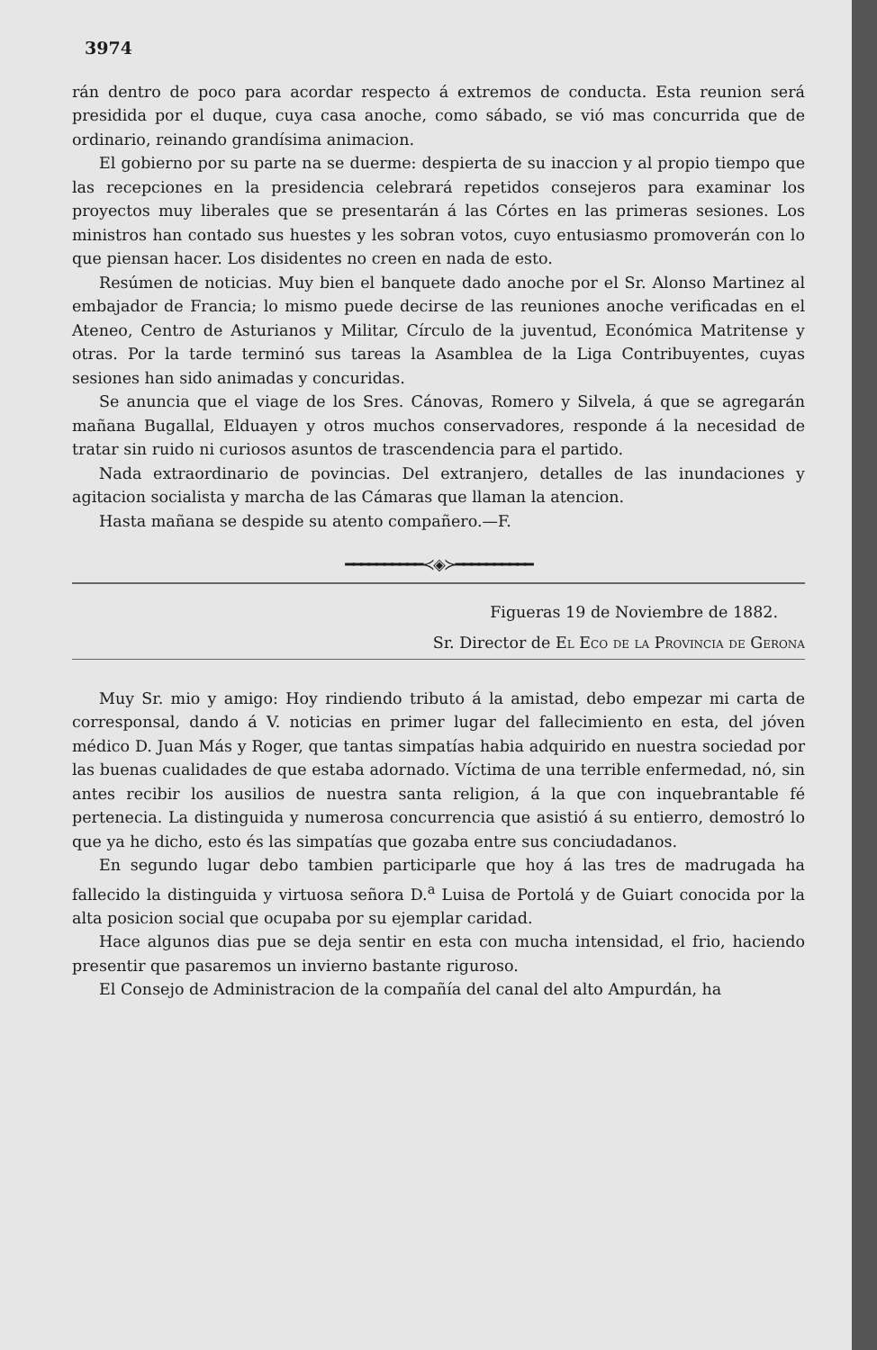3974
rán dentro de poco para acordar respecto á extremos de conducta. Esta reunion será presidida por el duque, cuya casa anoche, como sábado, se vió mas concurrida que de ordinario, reinando grandísima animacion.
El gobierno por su parte na se duerme: despierta de su inaccion y al propio tiempo que las recepciones en la presidencia celebrará repetidos consejeros para examinar los proyectos muy liberales que se presentarán á las Córtes en las primeras sesiones. Los ministros han contado sus huestes y les sobran votos, cuyo entusiasmo promoverán con lo que piensan hacer. Los disidentes no creen en nada de esto.
Resúmen de noticias. Muy bien el banquete dado anoche por el Sr. Alonso Martinez al embajador de Francia; lo mismo puede decirse de las reuniones anoche verificadas en el Ateneo, Centro de Asturianos y Militar, Círculo de la juventud, Económica Matritense y otras. Por la tarde terminó sus tareas la Asamblea de la Liga Contribuyentes, cuyas sesiones han sido animadas y concuridas.
Se anuncia que el viage de los Sres. Cánovas, Romero y Silvela, á que se agregarán mañana Bugallal, Elduayen y otros muchos conservadores, responde á la necesidad de tratar sin ruido ni curiosos asuntos de trascendencia para el partido.
Nada extraordinario de povincias. Del extranjero, detalles de las inundaciones y agitacion socialista y marcha de las Cámaras que llaman la atencion.
Hasta mañana se despide su atento compañero.—F.
━━━━━━━━━━≺◈≻━━━━━━━━━━
Figueras 19 de Noviembre de 1882.
Sr. Director de El Eco de la Provincia de Gerona
Muy Sr. mio y amigo: Hoy rindiendo tributo á la amistad, debo empezar mi carta de corresponsal, dando á V. noticias en primer lugar del fallecimiento en esta, del jóven médico D. Juan Más y Roger, que tantas simpatías habia adquirido en nuestra sociedad por las buenas cualidades de que estaba adornado. Víctima de una terrible enfermedad, nó, sin antes recibir los ausilios de nuestra santa religion, á la que con inquebrantable fé pertenecia. La distinguida y numerosa concurrencia que asistió á su entierro, demostró lo que ya he dicho, esto és las simpatías que gozaba entre sus conciudadanos.
En segundo lugar debo tambien participarle que hoy á las tres de madrugada ha fallecido la distinguida y virtuosa señora D.<sup>a</sup> Luisa de Portolá y de Guiart conocida por la alta posicion social que ocupaba por su ejemplar caridad.
Hace algunos dias pue se deja sentir en esta con mucha intensidad, el frio, haciendo presentir que pasaremos un invierno bastante riguroso.
El Consejo de Administracion de la compañía del canal del alto Ampurdán, ha